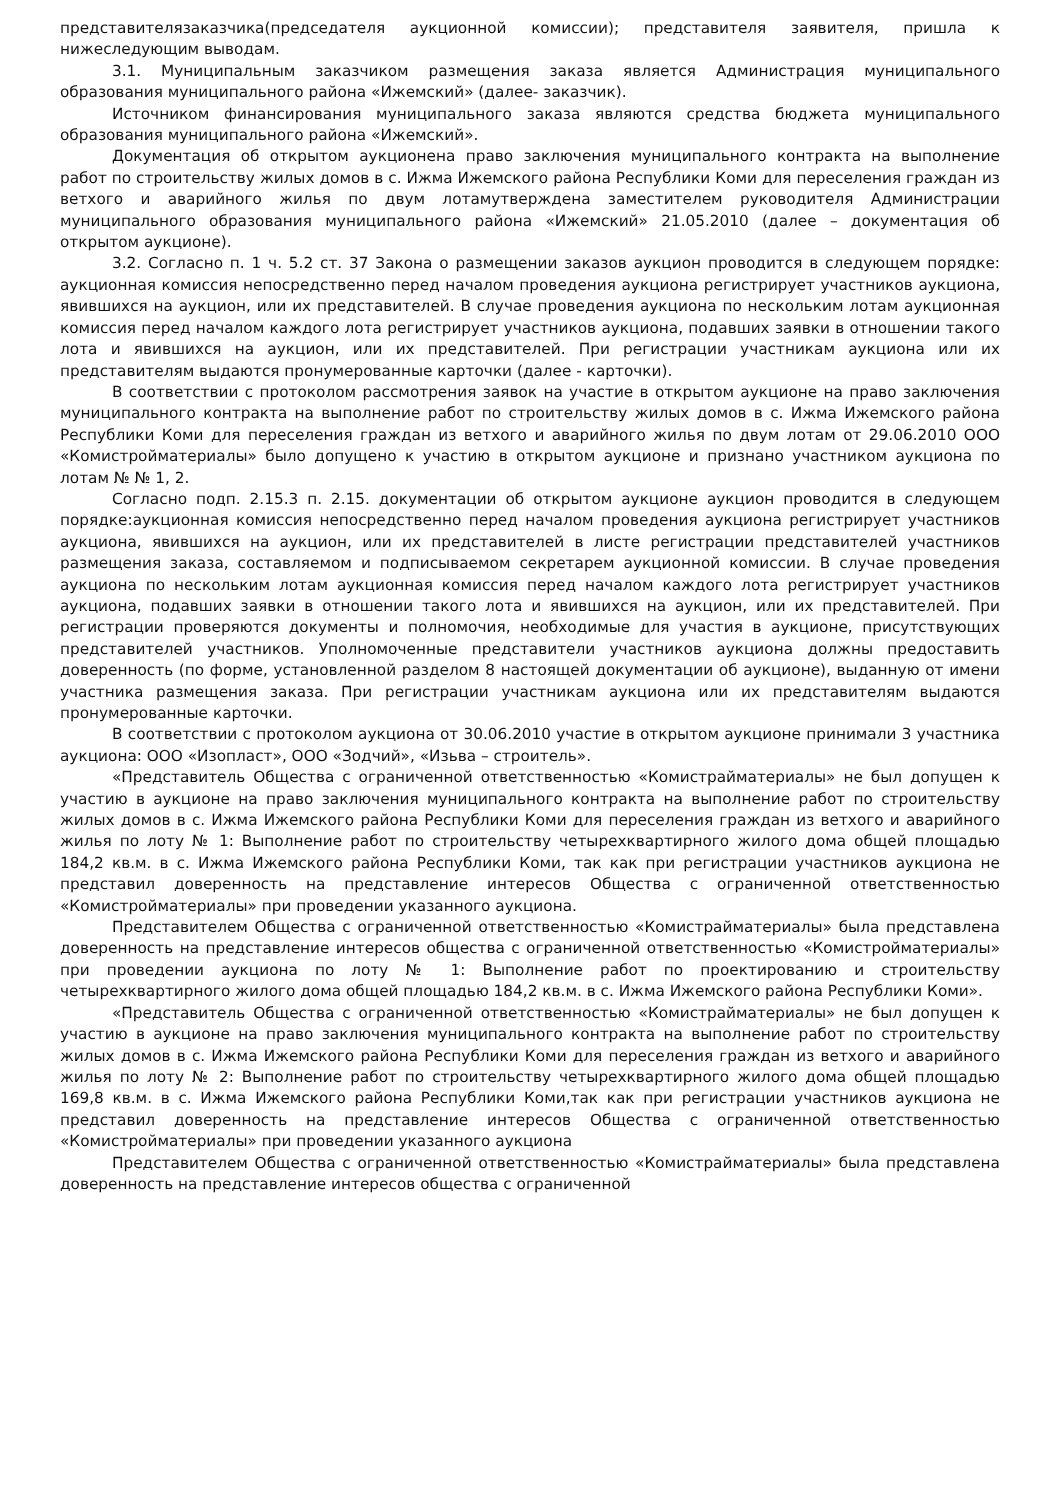представителязаказчика(председателя аукционной комиссии); представителя заявителя, пришла к нижеследующим выводам.
3.1. Муниципальным заказчиком размещения заказа является Администрация муниципального образования муниципального района «Ижемский» (далее- заказчик).
Источником финансирования муниципального заказа являются средства бюджета муниципального образования муниципального района «Ижемский».
Документация об открытом аукционена право заключения муниципального контракта на выполнение работ по строительству жилых домов в с. Ижма Ижемского района Республики Коми для переселения граждан из ветхого и аварийного жилья по двум лотамутверждена заместителем руководителя Администрации муниципального образования муниципального района «Ижемский» 21.05.2010 (далее – документация об открытом аукционе).
3.2. Согласно п. 1 ч. 5.2 ст. 37 Закона о размещении заказов аукцион проводится в следующем порядке: аукционная комиссия непосредственно перед началом проведения аукциона регистрирует участников аукциона, явившихся на аукцион, или их представителей. В случае проведения аукциона по нескольким лотам аукционная комиссия перед началом каждого лота регистрирует участников аукциона, подавших заявки в отношении такого лота и явившихся на аукцион, или их представителей. При регистрации участникам аукциона или их представителям выдаются пронумерованные карточки (далее - карточки).
В соответствии с протоколом рассмотрения заявок на участие в открытом аукционе на право заключения муниципального контракта на выполнение работ по строительству жилых домов в с. Ижма Ижемского района Республики Коми для переселения граждан из ветхого и аварийного жилья по двум лотам от 29.06.2010 ООО «Комистройматериалы» было допущено к участию в открытом аукционе и признано участником аукциона по лотам № № 1, 2.
Согласно подп. 2.15.3 п. 2.15. документации об открытом аукционе аукцион проводится в следующем порядке:аукционная комиссия непосредственно перед началом проведения аукциона регистрирует участников аукциона, явившихся на аукцион, или их представителей в листе регистрации представителей участников размещения заказа, составляемом и подписываемом секретарем аукционной комиссии. В случае проведения аукциона по нескольким лотам аукционная комиссия перед началом каждого лота регистрирует участников аукциона, подавших заявки в отношении такого лота и явившихся на аукцион, или их представителей. При регистрации проверяются документы и полномочия, необходимые для участия в аукционе, присутствующих представителей участников. Уполномоченные представители участников аукциона должны предоставить доверенность (по форме, установленной разделом 8 настоящей документации об аукционе), выданную от имени участника размещения заказа. При регистрации участникам аукциона или их представителям выдаются пронумерованные карточки.
В соответствии с протоколом аукциона от 30.06.2010 участие в открытом аукционе принимали 3 участника аукциона: ООО «Изопласт», ООО «Зодчий», «Изьва – строитель».
«Представитель Общества с ограниченной ответственностью «Комистрайматериалы» не был допущен к участию в аукционе на право заключения муниципального контракта на выполнение работ по строительству жилых домов в с. Ижма Ижемского района Республики Коми для переселения граждан из ветхого и аварийного жилья по лоту № 1: Выполнение работ по строительству четырехквартирного жилого дома общей площадью 184,2 кв.м. в с. Ижма Ижемского района Республики Коми, так как при регистрации участников аукциона не представил доверенность на представление интересов Общества с ограниченной ответственностью «Комистройматериалы» при проведении указанного аукциона.
Представителем Общества с ограниченной ответственностью «Комистрайматериалы» была представлена доверенность на представление интересов общества с ограниченной ответственностью «Комистройматериалы» при проведении аукциона по лоту № 1: Выполнение работ по проектированию и строительству четырехквартирного жилого дома общей площадью 184,2 кв.м. в с. Ижма Ижемского района Республики Коми».
«Представитель Общества с ограниченной ответственностью «Комистрайматериалы» не был допущен к участию в аукционе на право заключения муниципального контракта на выполнение работ по строительству жилых домов в с. Ижма Ижемского района Республики Коми для переселения граждан из ветхого и аварийного жилья по лоту № 2: Выполнение работ по строительству четырехквартирного жилого дома общей площадью 169,8 кв.м. в с. Ижма Ижемского района Республики Коми,так как при регистрации участников аукциона не представил доверенность на представление интересов Общества с ограниченной ответственностью «Комистройматериалы» при проведении указанного аукциона
Представителем Общества с ограниченной ответственностью «Комистрайматериалы» была представлена доверенность на представление интересов общества с ограниченной